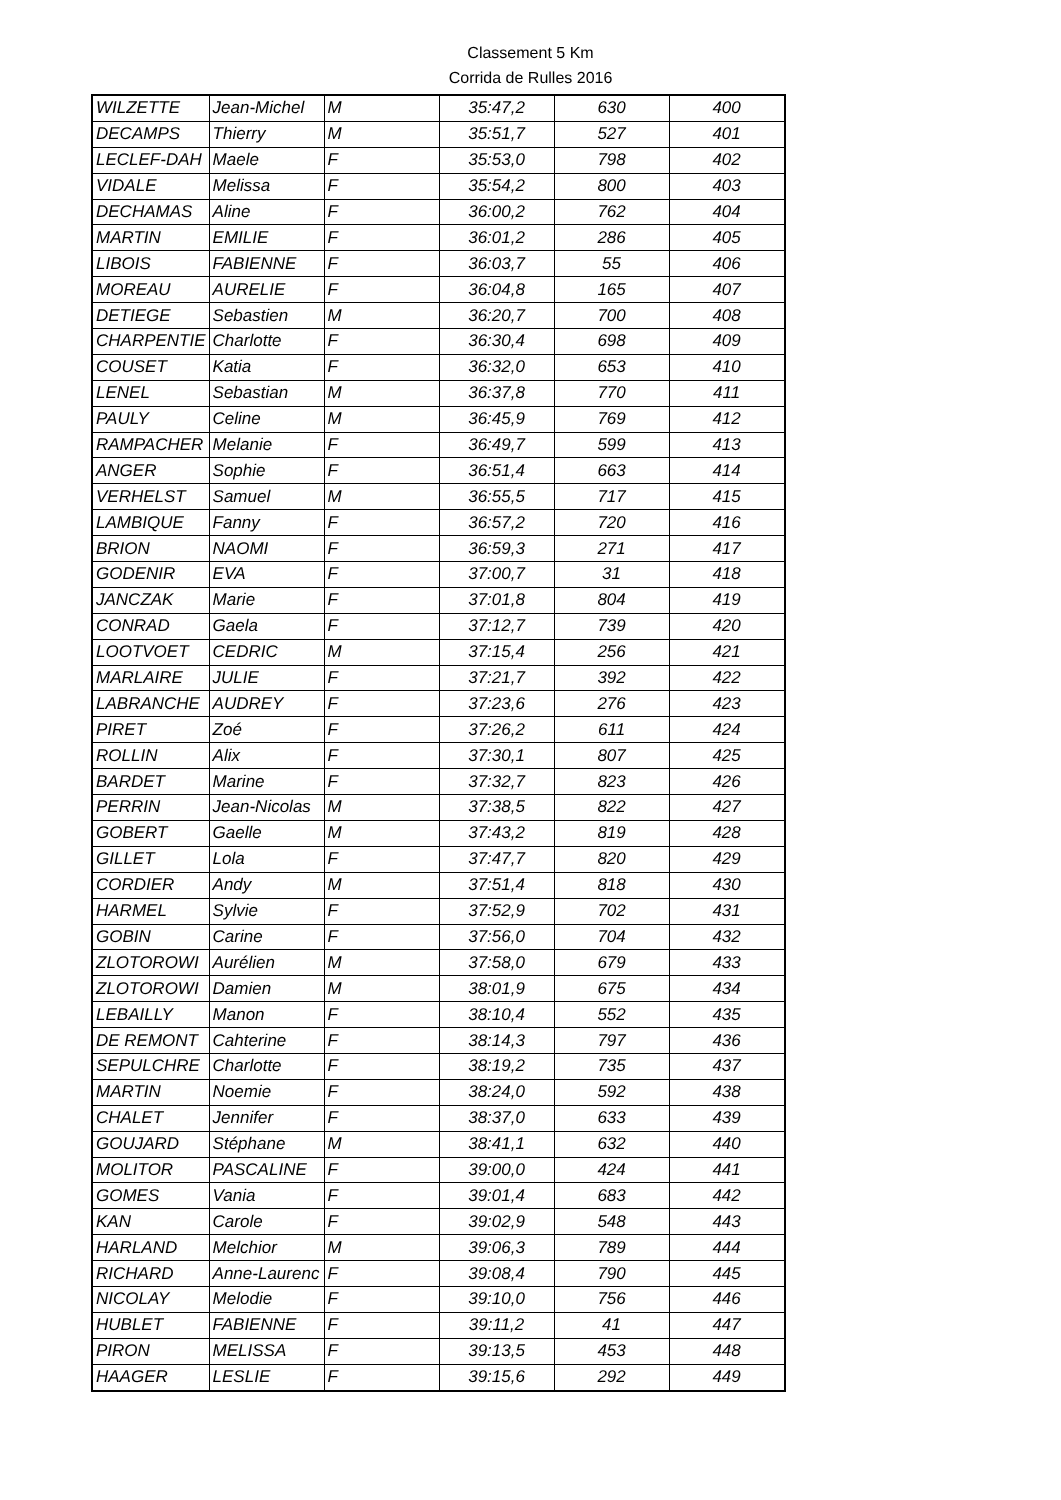Classement 5 Km
Corrida de Rulles 2016
| WILZETTE | Jean-Michel | M | 35:47,2 | 630 | 400 |
| DECAMPS | Thierry | M | 35:51,7 | 527 | 401 |
| LECLEF-DAH | Maele | F | 35:53,0 | 798 | 402 |
| VIDALE | Melissa | F | 35:54,2 | 800 | 403 |
| DECHAMAS | Aline | F | 36:00,2 | 762 | 404 |
| MARTIN | EMILIE | F | 36:01,2 | 286 | 405 |
| LIBOIS | FABIENNE | F | 36:03,7 | 55 | 406 |
| MOREAU | AURELIE | F | 36:04,8 | 165 | 407 |
| DETIEGE | Sebastien | M | 36:20,7 | 700 | 408 |
| CHARPENTIE | Charlotte | F | 36:30,4 | 698 | 409 |
| COUSET | Katia | F | 36:32,0 | 653 | 410 |
| LENEL | Sebastian | M | 36:37,8 | 770 | 411 |
| PAULY | Celine | M | 36:45,9 | 769 | 412 |
| RAMPACHER | Melanie | F | 36:49,7 | 599 | 413 |
| ANGER | Sophie | F | 36:51,4 | 663 | 414 |
| VERHELST | Samuel | M | 36:55,5 | 717 | 415 |
| LAMBIQUE | Fanny | F | 36:57,2 | 720 | 416 |
| BRION | NAOMI | F | 36:59,3 | 271 | 417 |
| GODENIR | EVA | F | 37:00,7 | 31 | 418 |
| JANCZAK | Marie | F | 37:01,8 | 804 | 419 |
| CONRAD | Gaela | F | 37:12,7 | 739 | 420 |
| LOOTVOET | CEDRIC | M | 37:15,4 | 256 | 421 |
| MARLAIRE | JULIE | F | 37:21,7 | 392 | 422 |
| LABRANCHE | AUDREY | F | 37:23,6 | 276 | 423 |
| PIRET | Zoé | F | 37:26,2 | 611 | 424 |
| ROLLIN | Alix | F | 37:30,1 | 807 | 425 |
| BARDET | Marine | F | 37:32,7 | 823 | 426 |
| PERRIN | Jean-Nicolas | M | 37:38,5 | 822 | 427 |
| GOBERT | Gaelle | M | 37:43,2 | 819 | 428 |
| GILLET | Lola | F | 37:47,7 | 820 | 429 |
| CORDIER | Andy | M | 37:51,4 | 818 | 430 |
| HARMEL | Sylvie | F | 37:52,9 | 702 | 431 |
| GOBIN | Carine | F | 37:56,0 | 704 | 432 |
| ZLOTOROWI | Aurélien | M | 37:58,0 | 679 | 433 |
| ZLOTOROWI | Damien | M | 38:01,9 | 675 | 434 |
| LEBAILLY | Manon | F | 38:10,4 | 552 | 435 |
| DE REMONT | Cahterine | F | 38:14,3 | 797 | 436 |
| SEPULCHRE | Charlotte | F | 38:19,2 | 735 | 437 |
| MARTIN | Noemie | F | 38:24,0 | 592 | 438 |
| CHALET | Jennifer | F | 38:37,0 | 633 | 439 |
| GOUJARD | Stéphane | M | 38:41,1 | 632 | 440 |
| MOLITOR | PASCALINE | F | 39:00,0 | 424 | 441 |
| GOMES | Vania | F | 39:01,4 | 683 | 442 |
| KAN | Carole | F | 39:02,9 | 548 | 443 |
| HARLAND | Melchior | M | 39:06,3 | 789 | 444 |
| RICHARD | Anne-Laurenc | F | 39:08,4 | 790 | 445 |
| NICOLAY | Melodie | F | 39:10,0 | 756 | 446 |
| HUBLET | FABIENNE | F | 39:11,2 | 41 | 447 |
| PIRON | MELISSA | F | 39:13,5 | 453 | 448 |
| HAAGER | LESLIE | F | 39:15,6 | 292 | 449 |